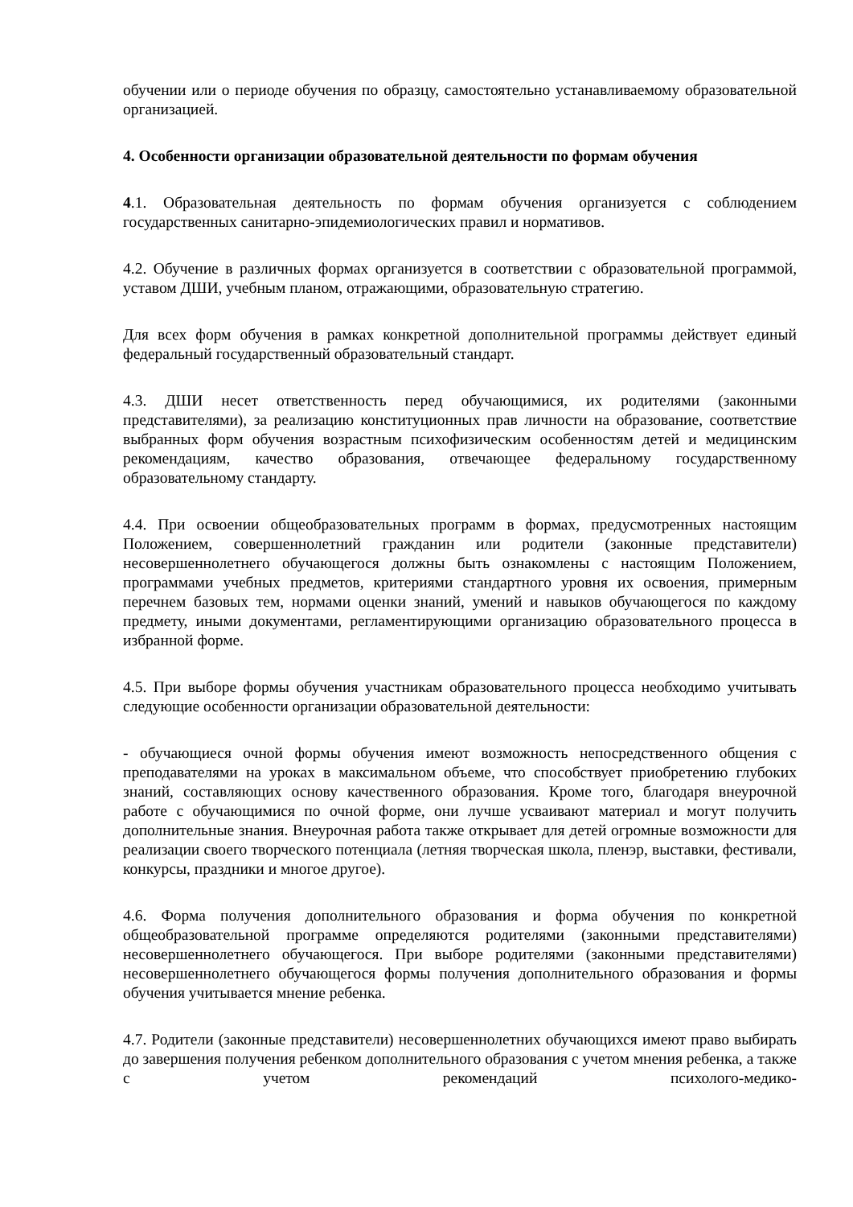обучении или о периоде обучения по образцу, самостоятельно устанавливаемому образовательной организацией.
4. Особенности организации образовательной деятельности по формам обучения
4.1. Образовательная деятельность по формам обучения организуется с соблюдением государственных санитарно-эпидемиологических правил и нормативов.
4.2. Обучение в различных формах организуется в соответствии с образовательной программой, уставом ДШИ, учебным планом, отражающими, образовательную стратегию.
Для всех форм обучения в рамках конкретной дополнительной программы действует единый федеральный государственный образовательный стандарт.
4.3. ДШИ несет ответственность перед обучающимися, их родителями (законными представителями), за реализацию конституционных прав личности на образование, соответствие выбранных форм обучения возрастным психофизическим особенностям детей и медицинским рекомендациям, качество образования, отвечающее федеральному государственному образовательному стандарту.
4.4. При освоении общеобразовательных программ в формах, предусмотренных настоящим Положением, совершеннолетний гражданин или родители (законные представители) несовершеннолетнего обучающегося должны быть ознакомлены с настоящим Положением, программами учебных предметов, критериями стандартного уровня их освоения, примерным перечнем базовых тем, нормами оценки знаний, умений и навыков обучающегося по каждому предмету, иными документами, регламентирующими организацию образовательного процесса в избранной форме.
4.5. При выборе формы обучения участникам образовательного процесса необходимо учитывать следующие особенности организации образовательной деятельности:
- обучающиеся очной формы обучения имеют возможность непосредственного общения с преподавателями на уроках в максимальном объеме, что способствует приобретению глубоких знаний, составляющих основу качественного образования. Кроме того, благодаря внеурочной работе с обучающимися по очной форме, они лучше усваивают материал и могут получить дополнительные знания. Внеурочная работа также открывает для детей огромные возможности для реализации своего творческого потенциала (летняя творческая школа, пленэр, выставки, фестивали, конкурсы, праздники и многое другое).
4.6. Форма получения дополнительного образования и форма обучения по конкретной общеобразовательной программе определяются родителями (законными представителями) несовершеннолетнего обучающегося. При выборе родителями (законными представителями) несовершеннолетнего обучающегося формы получения дополнительного образования и формы обучения учитывается мнение ребенка.
4.7. Родители (законные представители) несовершеннолетних обучающихся имеют право выбирать до завершения получения ребенком дополнительного образования с учетом мнения ребенка, а также с учетом рекомендаций психолого-медико-